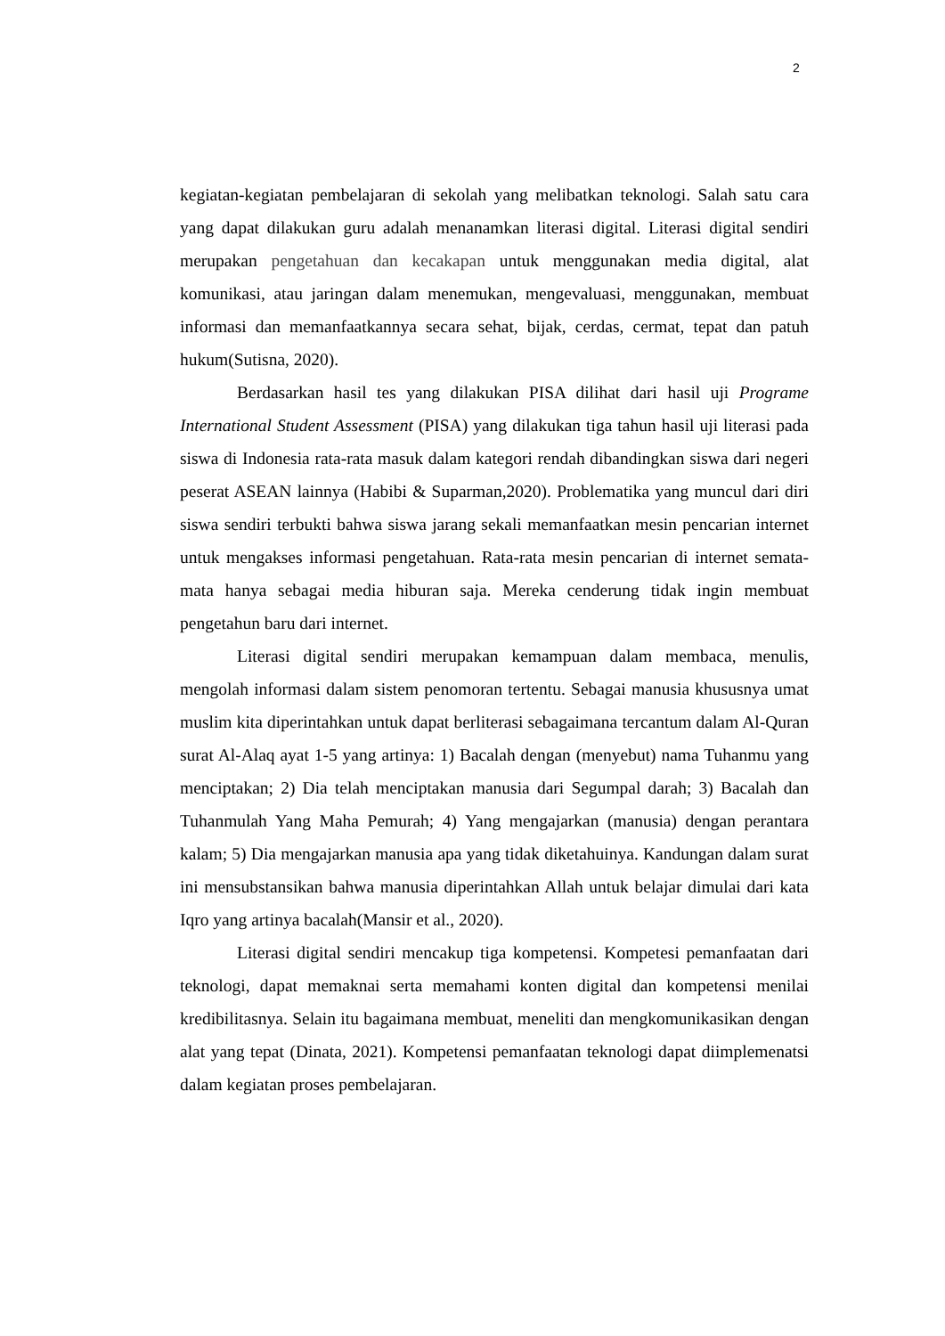2
kegiatan-kegiatan pembelajaran di sekolah yang melibatkan teknologi. Salah satu cara yang dapat dilakukan guru adalah menanamkan literasi digital. Literasi digital sendiri merupakan pengetahuan dan kecakapan untuk menggunakan media digital, alat komunikasi, atau jaringan dalam menemukan, mengevaluasi, menggunakan, membuat informasi dan memanfaatkannya secara sehat, bijak, cerdas, cermat, tepat dan patuh hukum(Sutisna, 2020).
Berdasarkan hasil tes yang dilakukan PISA dilihat dari hasil uji Programe International Student Assessment (PISA) yang dilakukan tiga tahun hasil uji literasi pada siswa di Indonesia rata-rata masuk dalam kategori rendah dibandingkan siswa dari negeri peserat ASEAN lainnya (Habibi & Suparman,2020). Problematika yang muncul dari diri siswa sendiri terbukti bahwa siswa jarang sekali memanfaatkan mesin pencarian internet untuk mengakses informasi pengetahuan. Rata-rata mesin pencarian di internet semata-mata hanya sebagai media hiburan saja. Mereka cenderung tidak ingin membuat pengetahun baru dari internet.
Literasi digital sendiri merupakan kemampuan dalam membaca, menulis, mengolah informasi dalam sistem penomoran tertentu. Sebagai manusia khususnya umat muslim kita diperintahkan untuk dapat berliterasi sebagaimana tercantum dalam Al-Quran surat Al-Alaq ayat 1-5 yang artinya: 1) Bacalah dengan (menyebut) nama Tuhanmu yang menciptakan; 2) Dia telah menciptakan manusia dari Segumpal darah; 3) Bacalah dan Tuhanmulah Yang Maha Pemurah; 4) Yang mengajarkan (manusia) dengan perantara kalam; 5) Dia mengajarkan manusia apa yang tidak diketahuinya. Kandungan dalam surat ini mensubstansikan bahwa manusia diperintahkan Allah untuk belajar dimulai dari kata Iqro yang artinya bacalah(Mansir et al., 2020).
Literasi digital sendiri mencakup tiga kompetensi. Kompetesi pemanfaatan dari teknologi, dapat memaknai serta memahami konten digital dan kompetensi menilai kredibilitasnya. Selain itu bagaimana membuat, meneliti dan mengkomunikasikan dengan alat yang tepat (Dinata, 2021). Kompetensi pemanfaatan teknologi dapat diimplemenatsi dalam kegiatan proses pembelajaran.